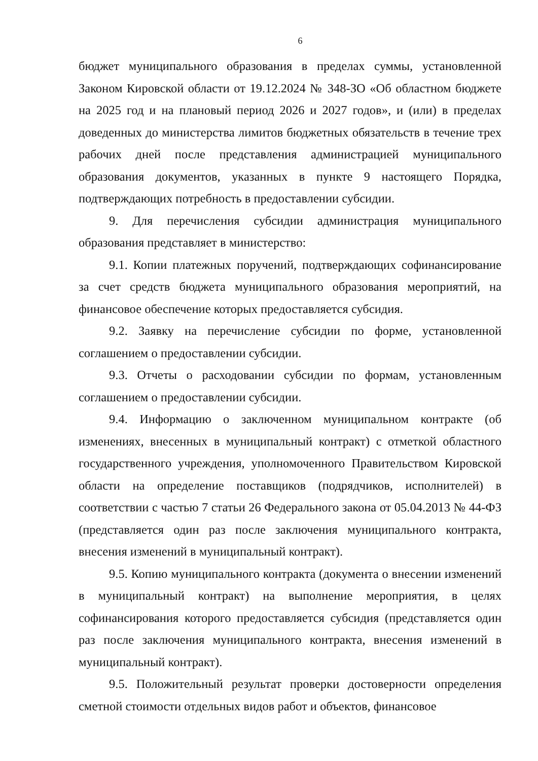6
бюджет муниципального образования в пределах суммы, установленной Законом Кировской области от 19.12.2024 № 348-ЗО «Об областном бюджете на 2025 год и на плановый период 2026 и 2027 годов», и (или) в пределах доведенных до министерства лимитов бюджетных обязательств в течение трех рабочих дней после представления администрацией муниципального образования документов, указанных в пункте 9 настоящего Порядка, подтверждающих потребность в предоставлении субсидии.
9. Для перечисления субсидии администрация муниципального образования представляет в министерство:
9.1. Копии платежных поручений, подтверждающих софинансирование за счет средств бюджета муниципального образования мероприятий, на финансовое обеспечение которых предоставляется субсидия.
9.2. Заявку на перечисление субсидии по форме, установленной соглашением о предоставлении субсидии.
9.3. Отчеты о расходовании субсидии по формам, установленным соглашением о предоставлении субсидии.
9.4. Информацию о заключенном муниципальном контракте (об изменениях, внесенных в муниципальный контракт) с отметкой областного государственного учреждения, уполномоченного Правительством Кировской области на определение поставщиков (подрядчиков, исполнителей) в соответствии с частью 7 статьи 26 Федерального закона от 05.04.2013 № 44-ФЗ (представляется один раз после заключения муниципального контракта, внесения изменений в муниципальный контракт).
9.5. Копию муниципального контракта (документа о внесении изменений в муниципальный контракт) на выполнение мероприятия, в целях софинансирования которого предоставляется субсидия (представляется один раз после заключения муниципального контракта, внесения изменений в муниципальный контракт).
9.5. Положительный результат проверки достоверности определения сметной стоимости отдельных видов работ и объектов, финансовое